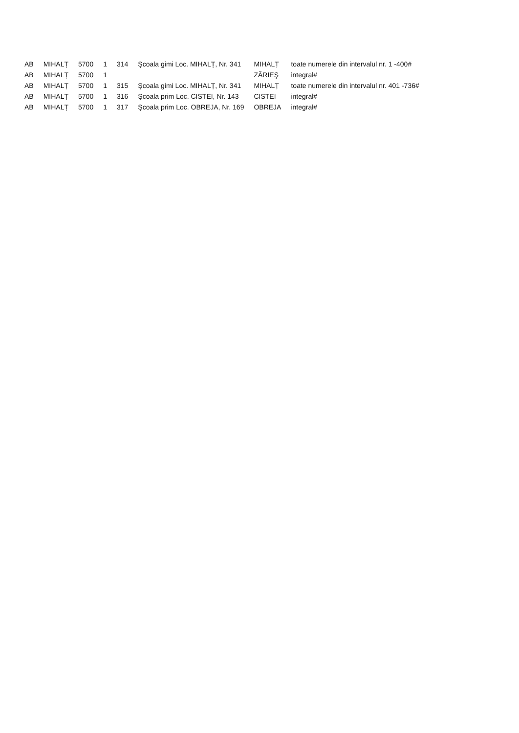| AB | MIHALȚ | 5700 | 1 | 314 | Şcoala gimi Loc. MIHALȚ, Nr. 341 | MIHALȚ | toate numerele din intervalul nr. 1 -400# |
| AB | MIHALȚ | 5700 | 1 | | | ZĂRIEŞ | integral# |
| AB | MIHALȚ | 5700 | 1 | 315 | Şcoala gimi Loc. MIHALȚ, Nr. 341 | MIHALȚ | toate numerele din intervalul nr. 401 -736# |
| AB | MIHALȚ | 5700 | 1 | 316 | Şcoala prim Loc. CISTEI, Nr. 143 | CISTEI | integral# |
| AB | MIHALȚ | 5700 | 1 | 317 | Şcoala prim Loc. OBREJA, Nr. 169 | OBREJA | integral# |